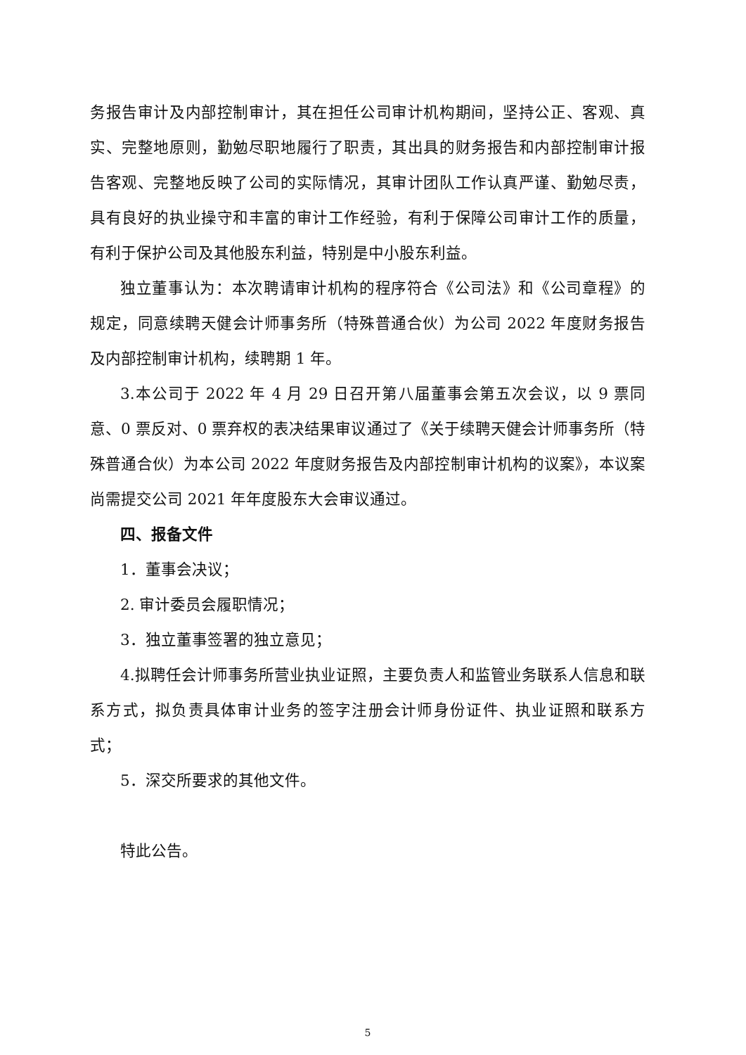务报告审计及内部控制审计，其在担任公司审计机构期间，坚持公正、客观、真实、完整地原则，勤勉尽职地履行了职责，其出具的财务报告和内部控制审计报告客观、完整地反映了公司的实际情况，其审计团队工作认真严谨、勤勉尽责，具有良好的执业操守和丰富的审计工作经验，有利于保障公司审计工作的质量，有利于保护公司及其他股东利益，特别是中小股东利益。
独立董事认为：本次聘请审计机构的程序符合《公司法》和《公司章程》的规定，同意续聘天健会计师事务所（特殊普通合伙）为公司 2022 年度财务报告及内部控制审计机构，续聘期 1 年。
3.本公司于 2022 年 4 月 29 日召开第八届董事会第五次会议，以 9 票同意、0 票反对、0 票弃权的表决结果审议通过了《关于续聘天健会计师事务所（特殊普通合伙）为本公司 2022 年度财务报告及内部控制审计机构的议案》，本议案尚需提交公司 2021 年年度股东大会审议通过。
四、报备文件
1．董事会决议；
2. 审计委员会履职情况；
3．独立董事签署的独立意见；
4.拟聘任会计师事务所营业执业证照，主要负责人和监管业务联系人信息和联系方式，拟负责具体审计业务的签字注册会计师身份证件、执业证照和联系方式；
5．深交所要求的其他文件。
特此公告。
5